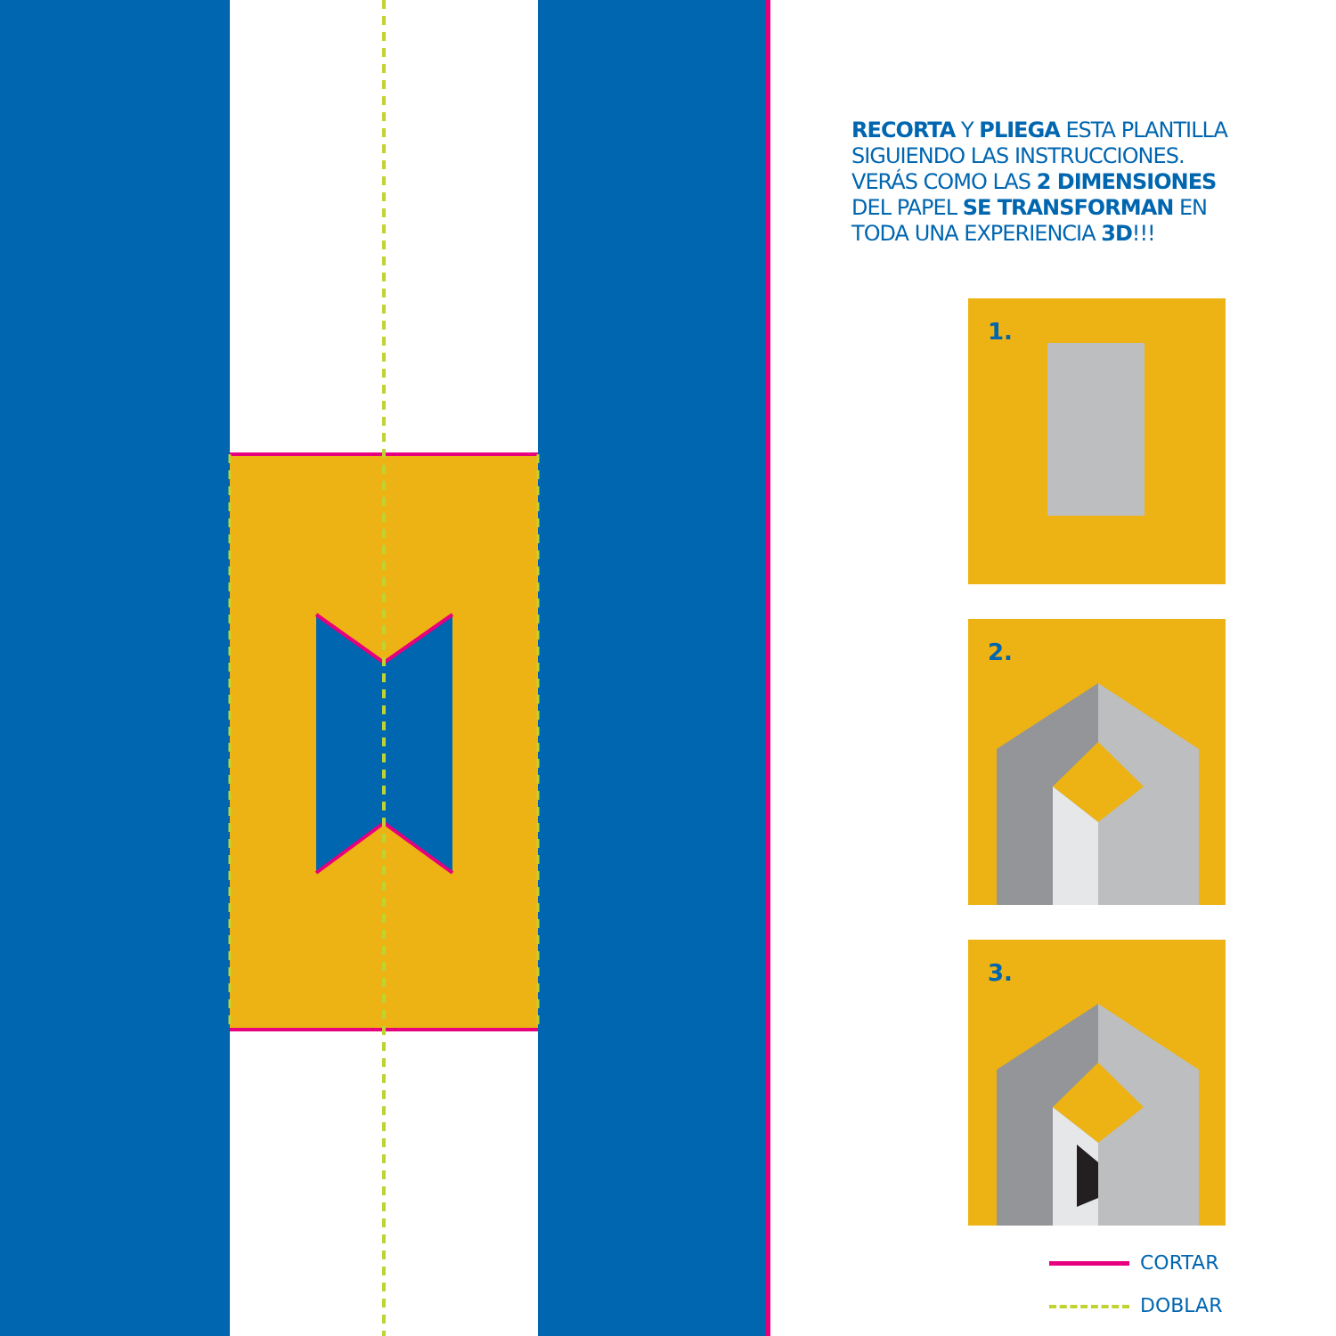RECORTA Y PLIEGA ESTA PLANTILLA SIGUIENDO LAS INSTRUCCIONES. VERÁS COMO LAS 2 DIMENSIONES DEL PAPEL SE TRANSFORMAN EN TODA UNA EXPERIENCIA 3D!!!
1.
2.
3.
CORTAR
DOBLAR